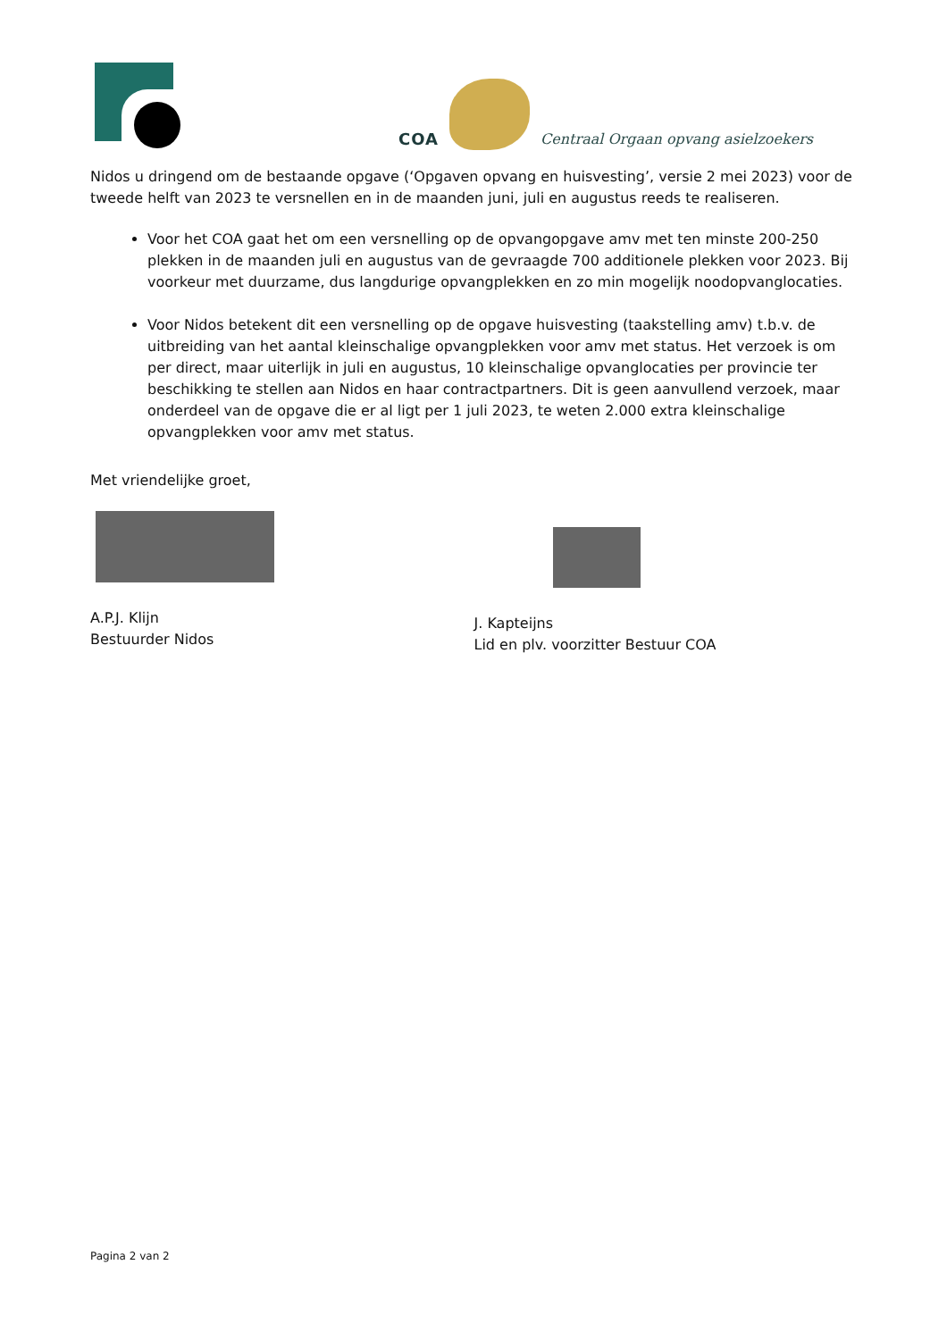COA
Centraal Orgaan opvang asielzoekers
Nidos u dringend om de bestaande opgave (‘Opgaven opvang en huisvesting’, versie 2 mei 2023) voor de tweede helft van 2023 te versnellen en in de maanden juni, juli en augustus reeds te realiseren.
Voor het COA gaat het om een versnelling op de opvangopgave amv met ten minste 200-250 plekken in de maanden juli en augustus van de gevraagde 700 additionele plekken voor 2023. Bij voorkeur met duurzame, dus langdurige opvangplekken en zo min mogelijk noodopvanglocaties.
Voor Nidos betekent dit een versnelling op de opgave huisvesting (taakstelling amv) t.b.v. de uitbreiding van het aantal kleinschalige opvangplekken voor amv met status. Het verzoek is om per direct, maar uiterlijk in juli en augustus, 10 kleinschalige opvanglocaties per provincie ter beschikking te stellen aan Nidos en haar contractpartners. Dit is geen aanvullend verzoek, maar onderdeel van de opgave die er al ligt per 1 juli 2023, te weten 2.000 extra kleinschalige opvangplekken voor amv met status.
Met vriendelijke groet,
A.P.J. Klijn
Bestuurder Nidos
J. Kapteijns
Lid en plv. voorzitter Bestuur COA
Pagina 2 van 2